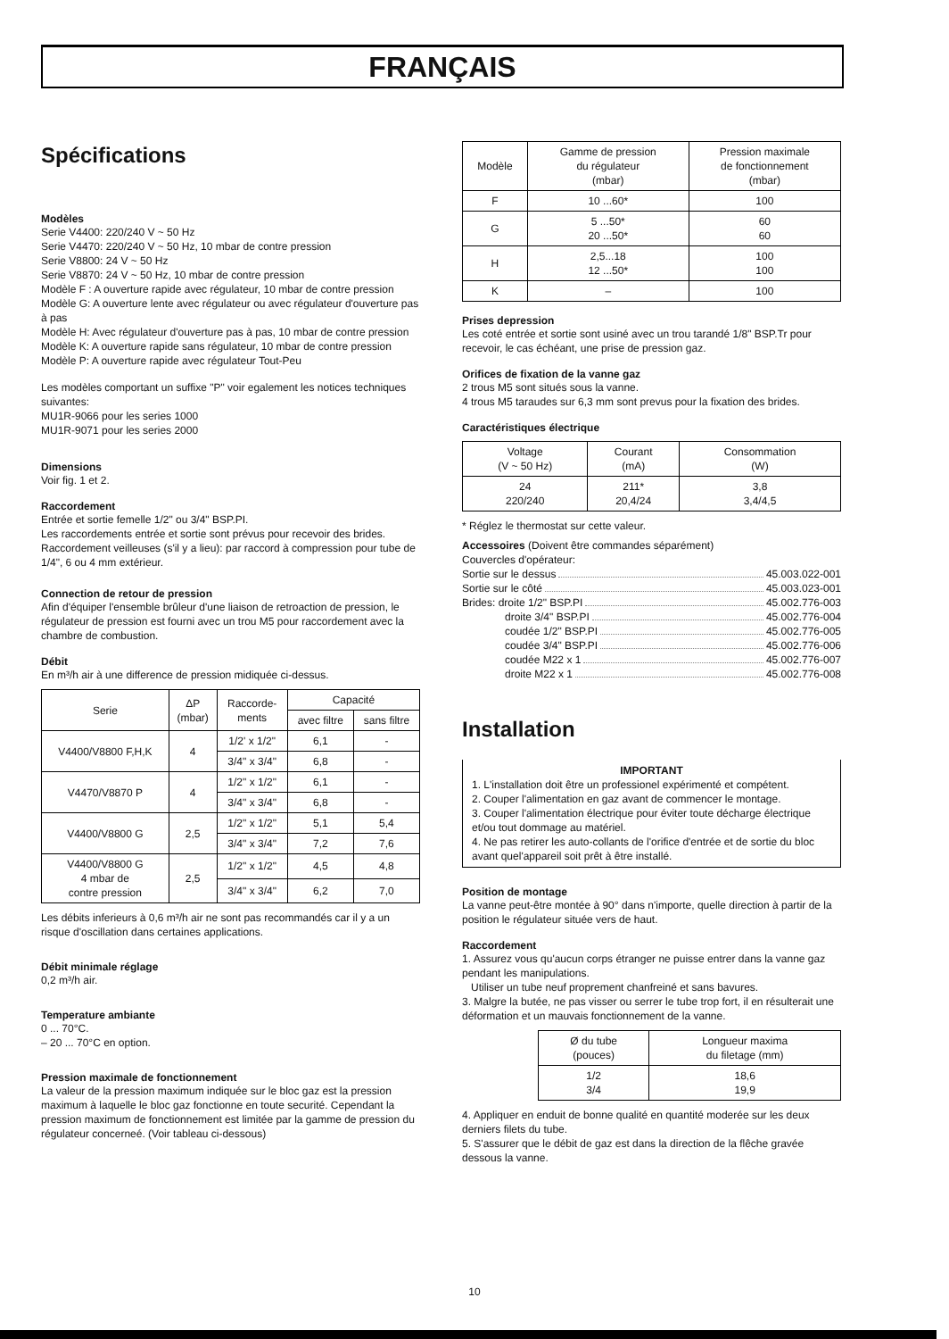FRANÇAIS
Spécifications
Modèles
Serie V4400: 220/240 V ~ 50 Hz
Serie V4470: 220/240 V ~ 50 Hz, 10 mbar de contre pression
Serie V8800: 24 V ~ 50 Hz
Serie V8870: 24 V ~ 50 Hz, 10 mbar de contre pression
Modèle F : A ouverture rapide avec régulateur, 10 mbar de contre pression
Modèle G: A ouverture lente avec régulateur ou avec régulateur d'ouverture pas à pas
Modèle H: Avec régulateur d'ouverture pas à pas, 10 mbar de contre pression
Modèle K: A ouverture rapide sans régulateur, 10 mbar de contre pression
Modèle P: A ouverture rapide avec régulateur Tout-Peu
Les modèles comportant un suffixe "P" voir egalement les notices techniques suivantes:
MU1R-9066 pour les series 1000
MU1R-9071 pour les series 2000
Dimensions
Voir fig. 1 et 2.
Raccordement
Entrée et sortie femelle 1/2" ou 3/4" BSP.PI.
Les raccordements entrée et sortie sont prévus pour recevoir des brides.
Raccordement veilleuses (s'il y a lieu): par raccord à compression pour tube de 1/4", 6 ou 4 mm extérieur.
Connection de retour de pression
Afin d'équiper l'ensemble brûleur d'une liaison de retroaction de pression, le régulateur de pression est fourni avec un trou M5 pour raccordement avec la chambre de combustion.
Débit
En m³/h air à une difference de pression midiquée ci-dessus.
| Serie | ΔP (mbar) | Raccorde- ments | Capacité | |
| --- | --- | --- | --- | --- |
| | | | avec filtre | sans filtre |
| V4400/V8800 F,H,K | 4 | 1/2' x 1/2" | 6,1 | - |
| | | 3/4" x 3/4" | 6,8 | - |
| V4470/V8870 P | 4 | 1/2" x 1/2" | 6,1 | - |
| | | 3/4" x 3/4" | 6,8 | - |
| V4400/V8800 G | 2,5 | 1/2" x 1/2" | 5,1 | 5,4 |
| | | 3/4" x 3/4" | 7,2 | 7,6 |
| V4400/V8800 G 4 mbar de contre pression | 2,5 | 1/2" x 1/2" | 4,5 | 4,8 |
| | | 3/4" x 3/4" | 6,2 | 7,0 |
Les débits inferieurs à 0,6 m³/h air ne sont pas recommandés car il y a un risque d'oscillation dans certaines applications.
Débit minimale réglage
0,2 m³/h air.
Temperature ambiante
0 ... 70°C.
– 20 ... 70°C en option.
Pression maximale de fonctionnement
La valeur de la pression maximum indiquée sur le bloc gaz est la pression maximum à laquelle le bloc gaz fonctionne en toute securité. Cependant la pression maximum de fonctionnement est limitée par la gamme de pression du régulateur concerneé. (Voir tableau ci-dessous)
| Modèle | Gamme de pression du régulateur (mbar) | Pression maximale de fonctionnement (mbar) |
| --- | --- | --- |
| F | 10 ...60* | 100 |
| G | 5 ...50* 20 ...50* | 60 60 |
| H | 2,5...18 12 ...50* | 100 100 |
| K | – | 100 |
Prises depression
Les coté entrée et sortie sont usiné avec un trou tarandé 1/8" BSP.Tr pour recevoir, le cas échéant, une prise de pression gaz.
Orifices de fixation de la vanne gaz
2 trous M5 sont situés sous la vanne.
4 trous M5 taraudes sur 6,3 mm sont prevus pour la fixation des brides.
Caractéristiques électrique
| Voltage (V ~ 50 Hz) | Courant (mA) | Consommation (W) |
| --- | --- | --- |
| 24 220/240 | 211* 20,4/24 | 3,8 3,4/4,5 |
* Réglez le thermostat sur cette valeur.
Accessoires (Doivent être commandes séparément)
Couvercles d'opérateur:
Sortie sur le dessus 45.003.022-001
Sortie sur le côté 45.003.023-001
Brides: droite 1/2" BSP.PI 45.002.776-003
droite 3/4" BSP.PI 45.002.776-004
coudée 1/2" BSP.PI 45.002.776-005
coudée 3/4" BSP.PI 45.002.776-006
coudée M22 x 1 45.002.776-007
droite M22 x 1 45.002.776-008
Installation
IMPORTANT
1. L'installation doit être un professionel expérimenté et compétent.
2. Couper l'alimentation en gaz avant de commencer le montage.
3. Couper l'alimentation électrique pour éviter toute décharge électrique et/ou tout dommage au matériel.
4. Ne pas retirer les auto-collants de l'orifice d'entrée et de sortie du bloc avant quel'appareil soit prêt à être installé.
Position de montage
La vanne peut-être montée à 90° dans n'importe, quelle direction à partir de la position le régulateur située vers de haut.
Raccordement
1. Assurez vous qu'aucun corps étranger ne puisse entrer dans la vanne gaz pendant les manipulations.
Utiliser un tube neuf proprement chanfreiné et sans bavures.
3. Malgre la butée, ne pas visser ou serrer le tube trop fort, il en résulterait une déformation et un mauvais fonctionnement de la vanne.
| Ø du tube (pouces) | Longueur maxima du filetage (mm) |
| --- | --- |
| 1/2 3/4 | 18,6 19,9 |
4. Appliquer en enduit de bonne qualité en quantité moderée sur les deux derniers filets du tube.
5. S'assurer que le débit de gaz est dans la direction de la flêche gravée dessous la vanne.
10